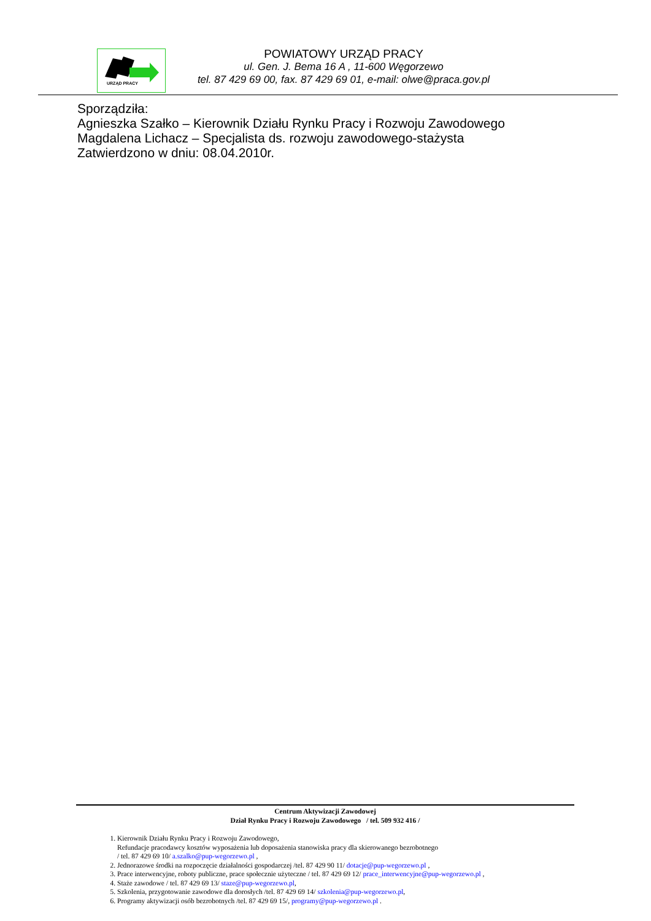URZĄD PRACY
POWIATOWY URZĄD PRACY
ul. Gen. J. Bema 16 A , 11-600 Węgorzewo
tel. 87 429 69 00, fax. 87 429 69 01, e-mail: olwe@praca.gov.pl
Sporządziła:
Agnieszka Szałko – Kierownik Działu Rynku Pracy i Rozwoju Zawodowego
Magdalena Lichacz – Specjalista ds. rozwoju zawodowego-stażysta
Zatwierdzono w dniu: 08.04.2010r.
Centrum Aktywizacji Zawodowej
Dział Rynku Pracy i Rozwoju Zawodowego / tel. 509 932 416 /
1. Kierownik Działu Rynku Pracy i Rozwoju Zawodowego,
Refundacje pracodawcy kosztów wyposażenia lub doposażenia stanowiska pracy dla skierowanego bezrobotnego
/ tel. 87 429 69 10/ a.szalko@pup-wegorzewo.pl ,
2. Jednorazowe środki na rozpoczęcie działalności gospodarczej /tel. 87 429 90 11/ dotacje@pup-wegorzewo.pl ,
3. Prace interwencyjne, roboty publiczne, prace społecznie użyteczne / tel. 87 429 69 12/ prace_interwencyjne@pup-wegorzewo.pl ,
4. Staże zawodowe / tel. 87 429 69 13/ staze@pup-wegorzewo.pl,
5. Szkolenia, przygotowanie zawodowe dla dorosłych /tel. 87 429 69 14/ szkolenia@pup-wegorzewo.pl,
6. Programy aktywizacji osób bezrobotnych /tel. 87 429 69 15/, programy@pup-wegorzewo.pl .